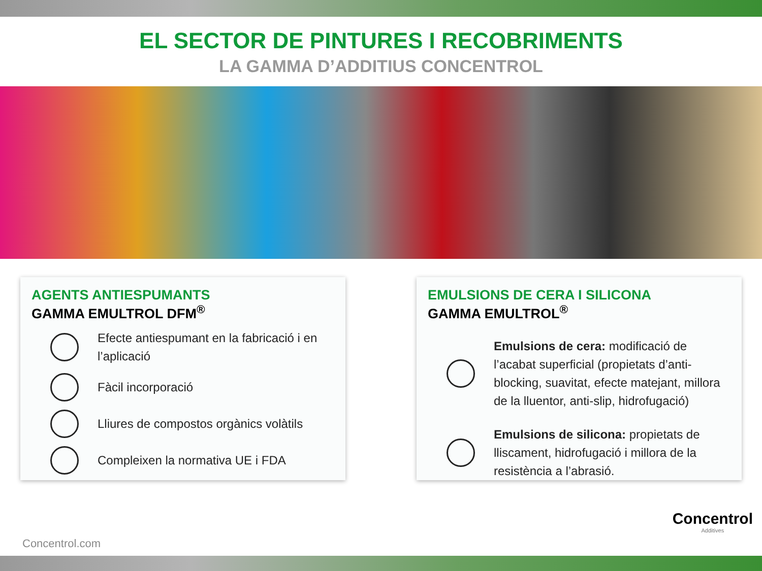EL SECTOR DE PINTURES I RECOBRIMENTS
LA GAMMA D’ADDITIUS CONCENTROL
AGENTS ANTIESPUMANTS
GAMMA EMULTROL DFM<sup>®</sup>
Efecte antiespumant en la fabricació i en l’aplicació
Fàcil incorporació
Lliures de compostos orgànics volàtils
Compleixen la normativa UE i FDA
EMULSIONS DE CERA I SILICONA
GAMMA EMULTROL<sup>®</sup>
Emulsions de cera: modificació de l’acabat superficial (propietats d’anti-blocking, suavitat, efecte matejant, millora de la lluentor, anti-slip, hidrofugació)
Emulsions de silicona: propietats de lliscament, hidrofugació i millora de la resistència a l’abrasió.
Concentrol.com
Concentrol
Additives